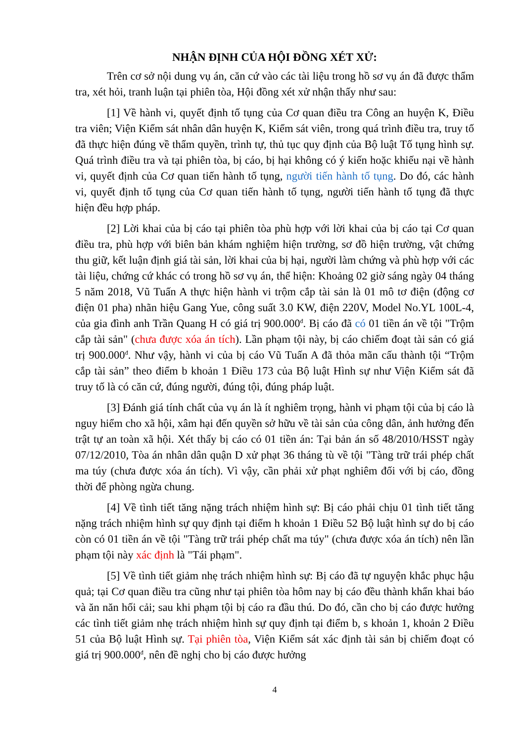NHẬN ĐỊNH CỦA HỘI ĐỒNG XÉT XỬ:
Trên cơ sở nội dung vụ án, căn cứ vào các tài liệu trong hồ sơ vụ án đã được thẩm tra, xét hỏi, tranh luận tại phiên tòa, Hội đồng xét xử nhận thấy như sau:
[1] Về hành vi, quyết định tố tụng của Cơ quan điều tra Công an huyện K, Điều tra viên; Viện Kiểm sát nhân dân huyện K, Kiểm sát viên, trong quá trình điều tra, truy tố đã thực hiện đúng về thẩm quyền, trình tự, thủ tục quy định của Bộ luật Tố tụng hình sự. Quá trình điều tra và tại phiên tòa, bị cáo, bị hại không có ý kiến hoặc khiếu nại về hành vi, quyết định của Cơ quan tiến hành tố tụng, người tiến hành tố tụng. Do đó, các hành vi, quyết định tố tụng của Cơ quan tiến hành tố tụng, người tiến hành tố tụng đã thực hiện đều hợp pháp.
[2] Lời khai của bị cáo tại phiên tòa phù hợp với lời khai của bị cáo tại Cơ quan điều tra, phù hợp với biên bản khám nghiệm hiện trường, sơ đồ hiện trường, vật chứng thu giữ, kết luận định giá tài sản, lời khai của bị hại, người làm chứng và phù hợp với các tài liệu, chứng cứ khác có trong hồ sơ vụ án, thể hiện: Khoảng 02 giờ sáng ngày 04 tháng 5 năm 2018, Vũ Tuấn A thực hiện hành vi trộm cắp tài sản là 01 mô tơ điện (động cơ điện 01 pha) nhãn hiệu Gang Yue, công suất 3.0 KW, điện 220V, Model No.YL 100L-4, của gia đình anh Trần Quang H có giá trị 900.000<sup>đ</sup>. Bị cáo đã có 01 tiền án về tội "Trộm cắp tài sản" (chưa được xóa án tích). Lần phạm tội này, bị cáo chiếm đoạt tài sản có giá trị 900.000<sup>đ</sup>. Như vậy, hành vi của bị cáo Vũ Tuấn A đã thỏa mãn cấu thành tội “Trộm cắp tài sản” theo điểm b khoản 1 Điều 173 của Bộ luật Hình sự như Viện Kiểm sát đã truy tố là có căn cứ, đúng người, đúng tội, đúng pháp luật.
[3] Đánh giá tính chất của vụ án là ít nghiêm trọng, hành vi phạm tội của bị cáo là nguy hiểm cho xã hội, xâm hại đến quyền sở hữu về tài sản của công dân, ảnh hưởng đến trật tự an toàn xã hội. Xét thấy bị cáo có 01 tiền án: Tại bản án số 48/2010/HSST ngày 07/12/2010, Tòa án nhân dân quận D xử phạt 36 tháng tù về tội "Tàng trữ trái phép chất ma túy (chưa được xóa án tích). Vì vậy, cần phải xử phạt nghiêm đối với bị cáo, đồng thời để phòng ngừa chung.
[4] Về tình tiết tăng nặng trách nhiệm hình sự: Bị cáo phải chịu 01 tình tiết tăng nặng trách nhiệm hình sự quy định tại điểm h khoản 1 Điều 52 Bộ luật hình sự do bị cáo còn có 01 tiền án về tội "Tàng trữ trái phép chất ma túy" (chưa được xóa án tích) nên lần phạm tội này xác định là "Tái phạm".
[5] Về tình tiết giảm nhẹ trách nhiệm hình sự: Bị cáo đã tự nguyện khắc phục hậu quả; tại Cơ quan điều tra cũng như tại phiên tòa hôm nay bị cáo đều thành khẩn khai báo và ăn năn hối cải; sau khi phạm tội bị cáo ra đầu thú. Do đó, cần cho bị cáo được hưởng các tình tiết giảm nhẹ trách nhiệm hình sự quy định tại điểm b, s khoản 1, khoản 2 Điều 51 của Bộ luật Hình sự. Tại phiên tòa, Viện Kiểm sát xác định tài sản bị chiếm đoạt có giá trị 900.000<sup>đ</sup>, nên đề nghị cho bị cáo được hưởng
4